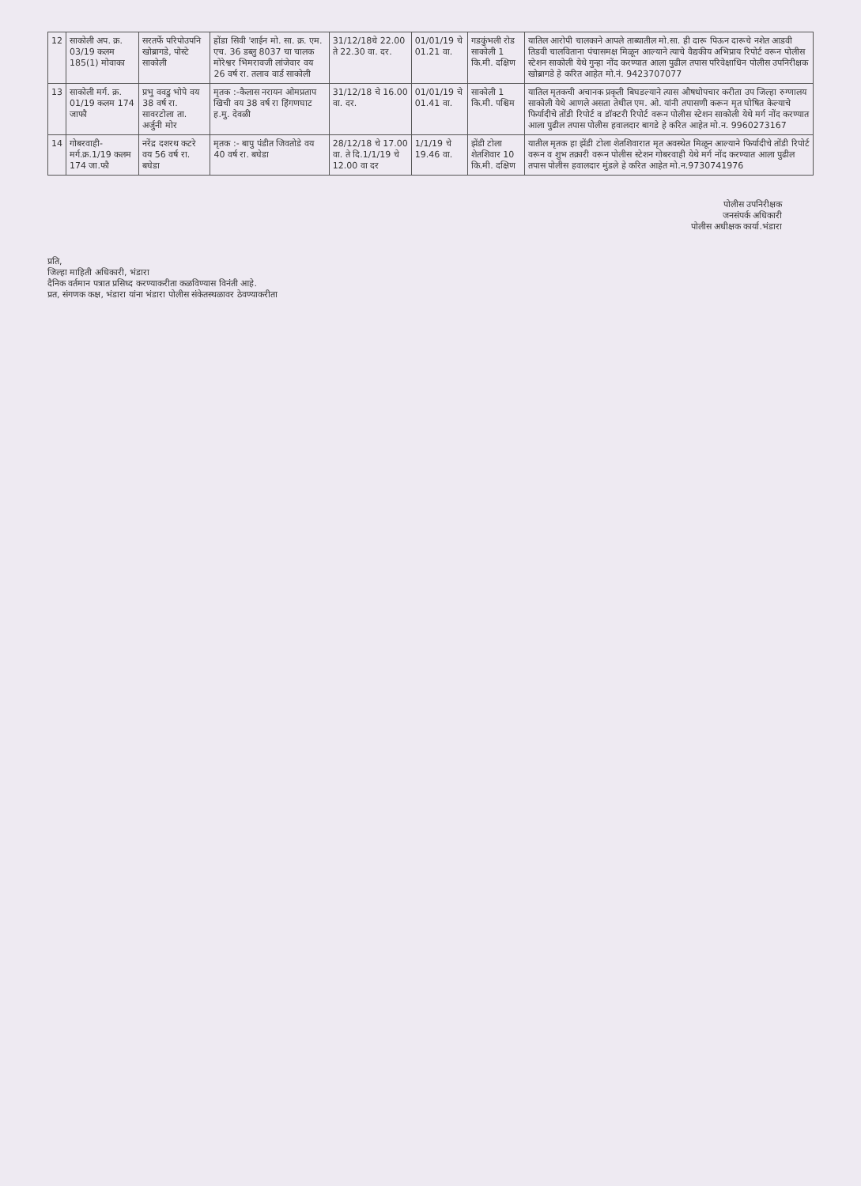| 12 | साकोली अप. क्र. 03/19 कलम 185(1) मोवाका | सरतर्फे परिपोउपनि खोब्रागडे, पोस्टे साकोली | होंडा सिवी 'शाईन मो. सा. क्र. एम. एच. 36 डब्लु 8037 चा चालक मोरेश्वर भिमराव‌जी लांजेवार वय 26 वर्ष रा. तलाव वार्ड साकोली | 31/12/18चे 22.00 ते 22.30 वा. दर. | 01/01/19 चे 01.21 वा. | गडकुंभली रोड साकोली 1 कि.मी. दक्षिण | यातिल आरोपी चालकाने आपले ताब्यातील मो.सा. ही दारू पिऊन दारूचे नशेत आडवी तिडवी चालविताना पंचासमक्ष मिळून आल्याने त्याचे वैद्यकीय अभिप्राय रिपोर्ट वरून पोलीस स्टेशन साकोली येथे गुन्हा नोंद करण्यात आला पुढील तपास परिवेक्षाधिन पोलीस उपनिरीक्षक खोब्रागडे हे करित आहेत मो.नं. 9423707077 |
| 13 | साकोली मर्ग. क्र. 01/19 कलम 174 जाफौ | प्रभु ववडु भोपे वय 38 वर्ष रा. सावरटोला ता. अर्जुनी मोर | मृतक :-कैलास नरायन ओमप्रताप खिची वय 38 वर्ष रा हिंगणघाट ह.मु. देवळी | 31/12/18 चे 16.00 वा. दर. | 01/01/19 चे 01.41 वा. | साकोली 1 कि.मी. पश्चिम | यातिल मृतकची अचानक प्रकृती बिघडल्याने त्यास औषधोपचार करीता उप जिल्हा रुग्णालय साकोली येथे आणले असता तेथील एम. ओ. यांनी तपासणी करून मृत घोषित केल्याचे फिर्यादीचे तोंडी रिपोर्ट व डॉक्टरी रिपोर्ट वरून पोलीस स्टेशन साकोली येथे मर्ग नोंद करण्यात आला पुढील तपास पोलीस हवालदार बागडे हे करित आहेत मो.न. 9960273167 |
| 14 | गोबरवाही- मर्ग.क्र.1/19 कलम 174 जा.फौ | नरेंद्र दशरथ कटरे वय 56 वर्ष रा. बघेडा | मृतक :- बापु पंडीत जिवतोडे वय 40 वर्ष रा. बघेडा | 28/12/18 चे 17.00 वा. ते दि.1/1/19 चे 12.00 वा दर | 1/1/19 चे 19.46 वा. | झेंडी टोला शेतशिवार 10 कि.मी. दक्षिण | यातील मृतक हा झेंडी टोला शेतशिवारात मृत अवस्थेत मिळून आल्याने फिर्यादीचे तोंडी रिपोर्ट वरून व शुभ तक्रारी वरून पोलीस स्टेशन गोबरवाही येथे मर्ग नोंद करण्यात आला पुढील तपास पोलीस हवालदार मुंडले हे करित आहेत मो.न.9730741976 |
पोलीस उपनिरीक्षक
जनसंपर्क अधिकारी
पोलीस अधीक्षक कार्या.भंडारा
प्रति,
जिल्हा माहिती अधिकारी, भंडारा
दैनिक वर्तमान पत्रात प्रसिध्द करण्याकरीता कळविण्यास विनंती आहे.
प्रत, संगणक कक्ष, भंडारा यांना भंडारा पोलीस संकेतस्थळावर ठेवण्याकरीता